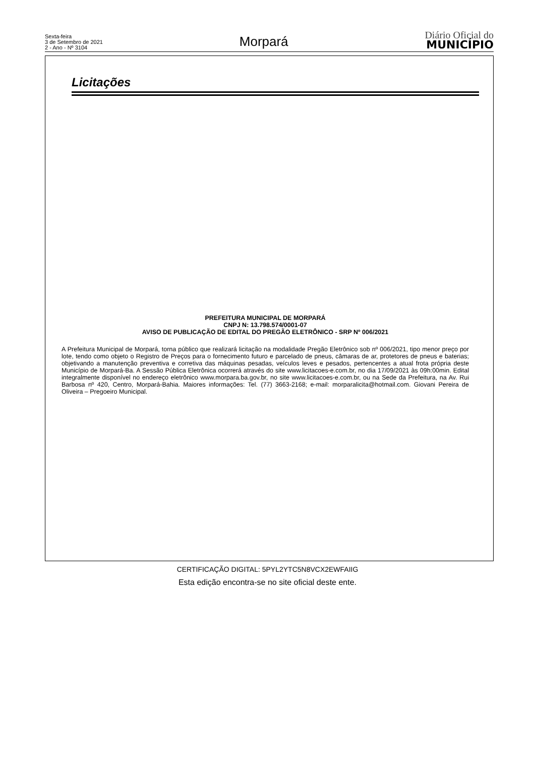Sexta-feira
3 de Setembro de 2021
2 - Ano - Nº 3104
Morpará
Diário Oficial do
MUNICÍPIO
Licitações
PREFEITURA MUNICIPAL DE MORPARÁ
CNPJ N: 13.798.574/0001-07
AVISO DE PUBLICAÇÃO DE EDITAL DO PREGÃO ELETRÔNICO - SRP Nº 006/2021
A Prefeitura Municipal de Morpará, torna público que realizará licitação na modalidade Pregão Eletrônico sob nº 006/2021, tipo menor preço por lote, tendo como objeto o Registro de Preços para o fornecimento futuro e parcelado de pneus, câmaras de ar, protetores de pneus e baterias; objetivando a manutenção preventiva e corretiva das máquinas pesadas, veículos leves e pesados, pertencentes a atual frota própria deste Município de Morpará-Ba. A Sessão Pública Eletrônica ocorrerá através do site www.licitacoes-e.com.br, no dia 17/09/2021 às 09h:00min. Edital integralmente disponível no endereço eletrônico www.morpara.ba.gov.br, no site www.licitacoes-e.com.br, ou na Sede da Prefeitura, na Av. Rui Barbosa nº 420, Centro, Morpará-Bahia. Maiores informações: Tel. (77) 3663-2168; e-mail: morparalicita@hotmail.com. Giovani Pereira de Oliveira – Pregoeiro Municipal.
CERTIFICAÇÃO DIGITAL: 5PYL2YTC5N8VCX2EWFAIIG
Esta edição encontra-se no site oficial deste ente.